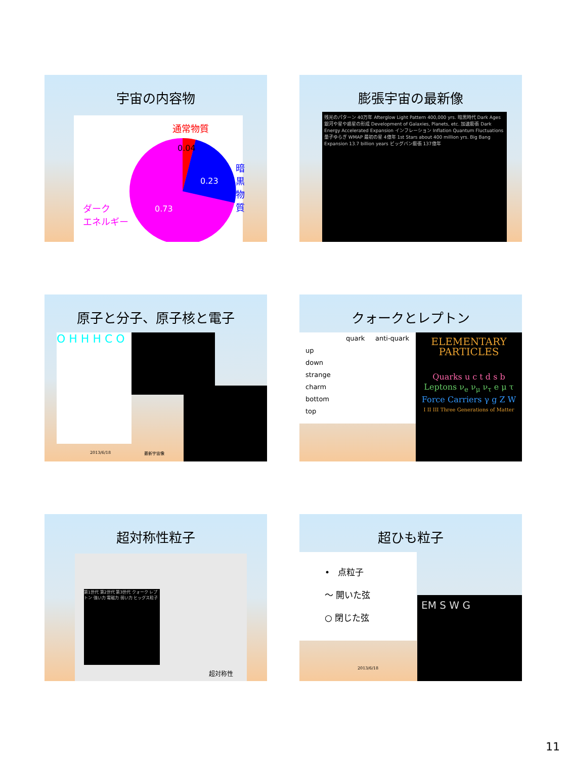宇宙の内容物
通常物質
0.04
0.23
0.73
暗黒物質
ダーク
エネルギー
膨張宇宙の最新像
残光のパターン 40万年 Afterglow Light Pattern 400,000 yrs. 暗黒時代 Dark Ages 銀河や星や惑星の形成 Development of Galaxies, Planets, etc. 加速膨張 Dark Energy Accelerated Expansion インフレーション Inflation Quantum Fluctuations 量子ゆらぎ WMAP 最初の星 4億年 1st Stars about 400 million yrs. Big Bang Expansion 13.7 billion years ビッグバン膨張 137億年
原子と分子、原子核と電子
O H H H C O
2013/6/18 最新宇宙像
クォークとレプトン
quark anti-quark
up
down
strange
charm
bottom
top
ELEMENTARY PARTICLES
Quarks u c t d s b
Leptons ν<sub>e</sub> ν<sub>μ</sub> ν<sub>τ</sub> e μ τ
Force Carriers γ g Z W
I II III Three Generations of Matter
超対称性粒子
第1世代 第2世代 第3世代 クォーク レプトン 強い力 電磁力 弱い力 ヒッグス粒子
超対称性
超ひも粒子
• 点粒子
〜 開いた弦
○ 閉じた弦
EM S W G
2013/6/18
11